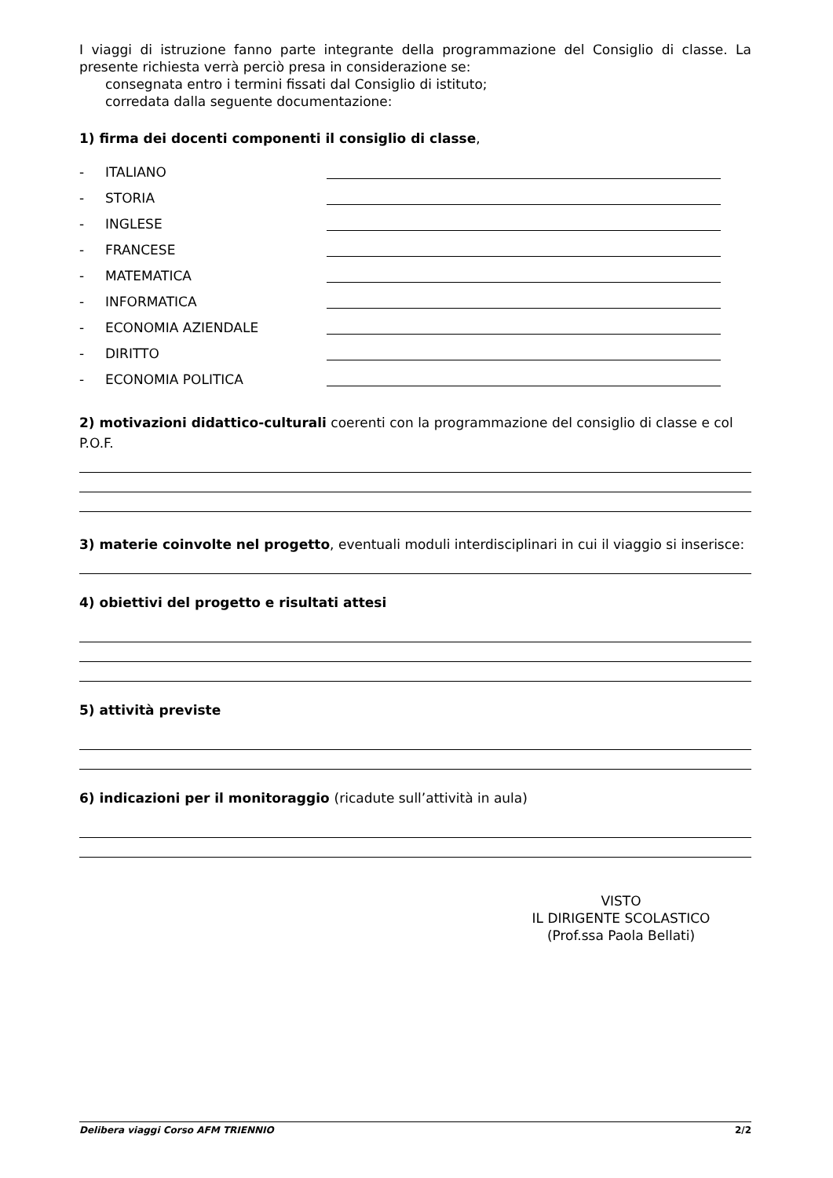I viaggi di istruzione fanno parte integrante della programmazione del Consiglio di classe. La presente richiesta verrà perciò presa in considerazione se:
consegnata entro i termini fissati dal Consiglio di istituto;
corredata dalla seguente documentazione:
1) firma dei docenti componenti il consiglio di classe,
- ITALIANO
- STORIA
- INGLESE
- FRANCESE
- MATEMATICA
- INFORMATICA
- ECONOMIA AZIENDALE
- DIRITTO
- ECONOMIA POLITICA
2) motivazioni didattico-culturali coerenti con la programmazione del consiglio di classe e col P.O.F.
3) materie coinvolte nel progetto, eventuali moduli interdisciplinari in cui il viaggio si inserisce:
4) obiettivi del progetto e risultati attesi
5) attività previste
6) indicazioni per il monitoraggio (ricadute sull’attività in aula)
VISTO
IL DIRIGENTE SCOLASTICO
(Prof.ssa Paola Bellati)
Delibera viaggi Corso AFM TRIENNIO 2/2